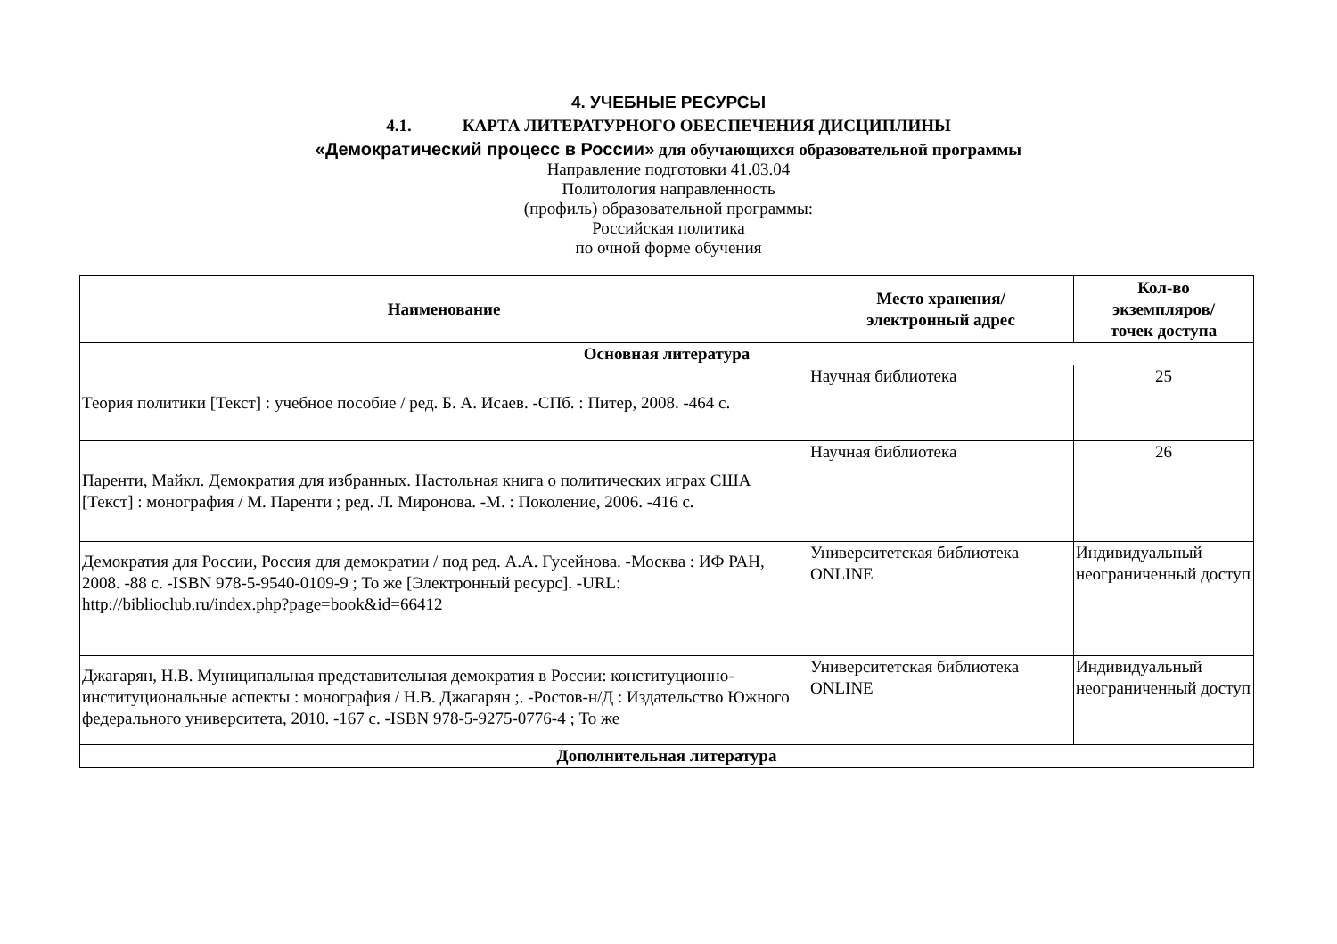4. УЧЕБНЫЕ РЕСУРСЫ
4.1. КАРТА ЛИТЕРАТУРНОГО ОБЕСПЕЧЕНИЯ ДИСЦИПЛИНЫ
«Демократический процесс в России» для обучающихся образовательной программы
Направление подготовки 41.03.04
Политология направленность
(профиль) образовательной программы:
Российская политика
по очной форме обучения
| Наименование | Место хранения/ электронный адрес | Кол-во экземпляров/ точек доступа |
| --- | --- | --- |
| Основная литература | | |
| Теория политики [Текст] : учебное пособие / ред. Б. А. Исаев. -СПб. : Питер, 2008. -464 с. | Научная библиотека | 25 |
| Паренти, Майкл. Демократия для избранных. Настольная книга о политических играх США [Текст] : монография / М. Паренти ; ред. Л. Миронова. -М. : Поколение, 2006. -416 с. | Научная библиотека | 26 |
| Демократия для России, Россия для демократии / под ред. А.А. Гусейнова. -Москва : ИФ РАН, 2008. -88 с. -ISBN 978-5-9540-0109-9 ; То же [Электронный ресурс]. -URL: http://biblioclub.ru/index.php?page=book&id=66412 | Университетская библиотека ONLINE | Индивидуальный неограниченный доступ |
| Джагарян, Н.В. Муниципальная представительная демократия в России: конституционно-институциональные аспекты : монография / Н.В. Джагарян ;. -Ростов-н/Д : Издательство Южного федерального университета, 2010. -167 с. -ISBN 978-5-9275-0776-4 ; То же | Университетская библиотека ONLINE | Индивидуальный неограниченный доступ |
| Дополнительная литература | | |